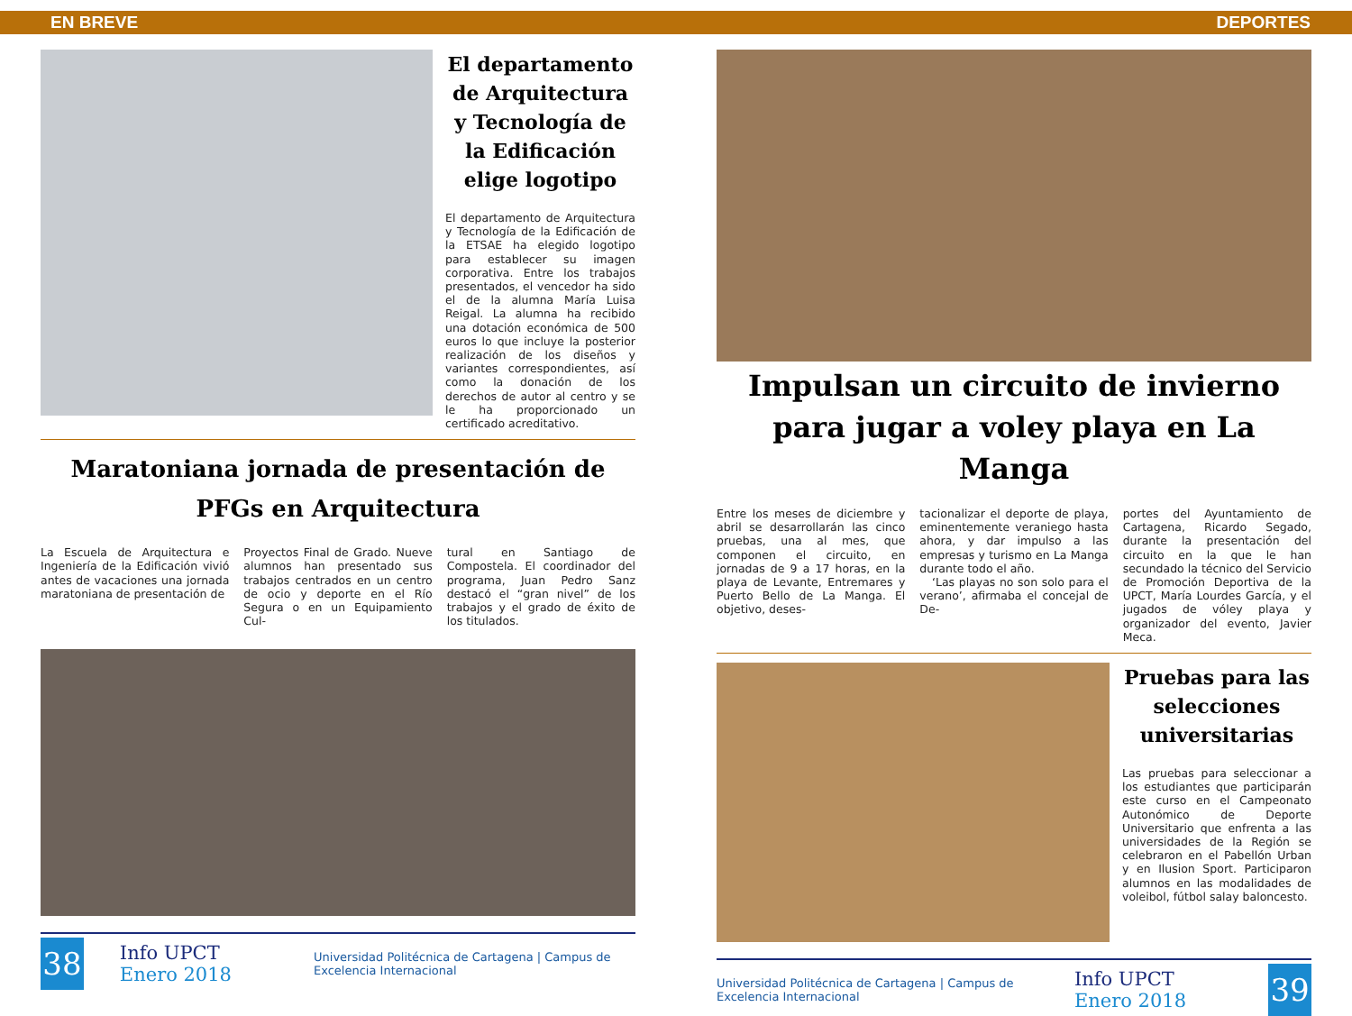EN BREVE DEPORTES
El departamento de Arquitectura y Tecnología de la Edificación elige logotipo
El departamento de Arquitectura y Tecnología de la Edificación de la ETSAE ha elegido logotipo para establecer su imagen corporativa. Entre los trabajos presentados, el vencedor ha sido el de la alumna María Luisa Reigal. La alumna ha recibido una dotación económica de 500 euros lo que incluye la posterior realización de los diseños y variantes correspondientes, así como la donación de los derechos de autor al centro y se le ha proporcionado un certificado acreditativo.
Maratoniana jornada de presentación de PFGs en Arquitectura
La Escuela de Arquitectura e Ingeniería de la Edificación vivió antes de vacaciones una jornada maratoniana de presentación de
Proyectos Final de Grado. Nueve alumnos han presentado sus trabajos centrados en un centro de ocio y deporte en el Río Segura o en un Equipamiento Cul-
tural en Santiago de Compostela. El coordinador del programa, Juan Pedro Sanz destacó el “gran nivel” de los trabajos y el grado de éxito de los titulados.
38
Info UPCT Enero 2018
Universidad Politécnica de Cartagena | Campus de Excelencia Internacional
Impulsan un circuito de invierno para jugar a voley playa en La Manga
Entre los meses de diciembre y abril se desarrollarán las cinco pruebas, una al mes, que componen el circuito, en jornadas de 9 a 17 horas, en la playa de Levante, Entremares y Puerto Bello de La Manga. El objetivo, deses-
tacionalizar el deporte de playa, eminentemente veraniego hasta ahora, y dar impulso a las empresas y turismo en La Manga durante todo el año.
‘Las playas no son solo para el verano’, afirmaba el concejal de De-
portes del Ayuntamiento de Cartagena, Ricardo Segado, durante la presentación del circuito en la que le han secundado la técnico del Servicio de Promoción Deportiva de la UPCT, María Lourdes García, y el jugados de vóley playa y organizador del evento, Javier Meca.
Pruebas para las selecciones universitarias
Las pruebas para seleccionar a los estudiantes que participarán este curso en el Campeonato Autonómico de Deporte Universitario que enfrenta a las universidades de la Región se celebraron en el Pabellón Urban y en Ilusion Sport. Participaron alumnos en las modalidades de voleibol, fútbol salay baloncesto.
Universidad Politécnica de Cartagena | Campus de Excelencia Internacional
Info UPCT Enero 2018
39